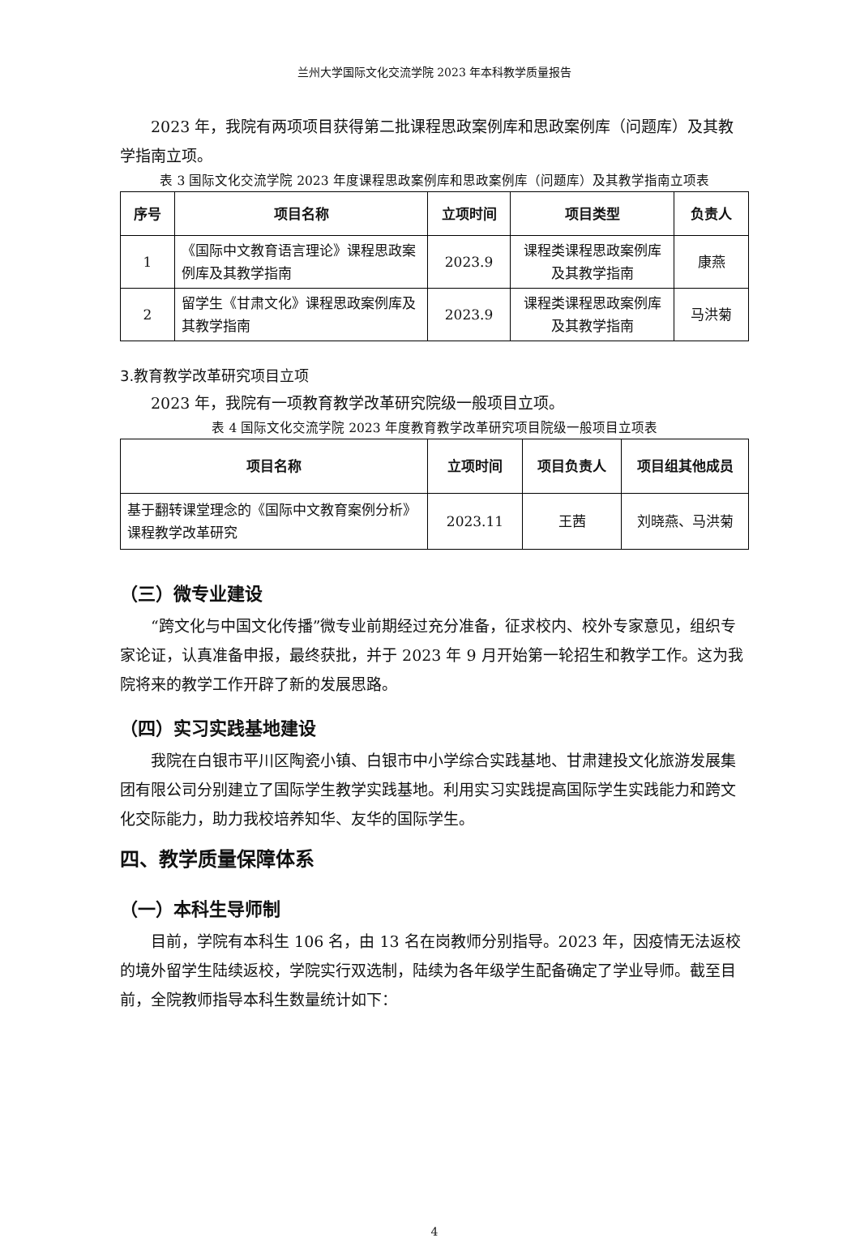兰州大学国际文化交流学院 2023 年本科教学质量报告
2023 年，我院有两项项目获得第二批课程思政案例库和思政案例库（问题库）及其教学指南立项。
表 3 国际文化交流学院 2023 年度课程思政案例库和思政案例库（问题库）及其教学指南立项表
| 序号 | 项目名称 | 立项时间 | 项目类型 | 负责人 |
| --- | --- | --- | --- | --- |
| 1 | 《国际中文教育语言理论》课程思政案例库及其教学指南 | 2023.9 | 课程类课程思政案例库及其教学指南 | 康燕 |
| 2 | 留学生《甘肃文化》课程思政案例库及其教学指南 | 2023.9 | 课程类课程思政案例库及其教学指南 | 马洪菊 |
3.教育教学改革研究项目立项
2023 年，我院有一项教育教学改革研究院级一般项目立项。
表 4 国际文化交流学院 2023 年度教育教学改革研究项目院级一般项目立项表
| 项目名称 | 立项时间 | 项目负责人 | 项目组其他成员 |
| --- | --- | --- | --- |
| 基于翻转课堂理念的《国际中文教育案例分析》课程教学改革研究 | 2023.11 | 王茜 | 刘晓燕、马洪菊 |
（三）微专业建设
“跨文化与中国文化传播”微专业前期经过充分准备，征求校内、校外专家意见，组织专家论证，认真准备申报，最终获批，并于 2023 年 9 月开始第一轮招生和教学工作。这为我院将来的教学工作开辟了新的发展思路。
（四）实习实践基地建设
我院在白银市平川区陶瓷小镇、白银市中小学综合实践基地、甘肃建投文化旅游发展集团有限公司分别建立了国际学生教学实践基地。利用实习实践提高国际学生实践能力和跨文化交际能力，助力我校培养知华、友华的国际学生。
四、教学质量保障体系
（一）本科生导师制
目前，学院有本科生 106 名，由 13 名在岗教师分别指导。2023 年，因疫情无法返校的境外留学生陆续返校，学院实行双选制，陆续为各年级学生配备确定了学业导师。截至目前，全院教师指导本科生数量统计如下：
4